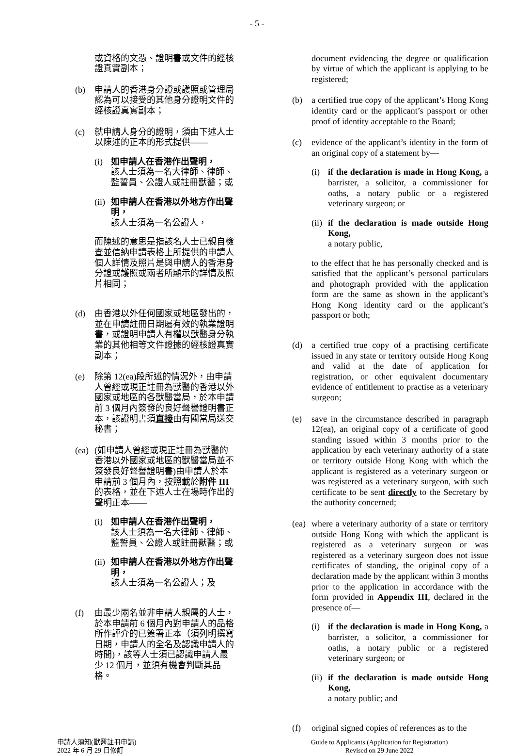- 5 -
或資格的文憑、證明書或文件的經核證真實副本；
(b) 申請人的香港身分證或護照或管理局認為可以接受的其他身分證明文件的經核證真實副本；
(c) 就申請人身分的證明，須由下述人士以陳述的正本的形式提供——
(i) 如申請人在香港作出聲明，
該人士須為一名大律師、律師、監誓員、公證人或註冊獸醫；或
(ii)
如申請人在香港以外地方作出聲明，
該人士須為一名公證人，
而陳述的意思是指該名人士已親自檢查並信納申請表格上所提供的申請人個人詳情及照片是與申請人的香港身分證或護照或兩者所顯示的詳情及照片相同；
(d) 由香港以外任何國家或地區發出的，並在申請註冊日期屬有效的執業證明書，或證明申請人有權以獸醫身分執業的其他相等文件證據的經核證真實副本；
(e) 除第 12(ea)段所述的情況外，由申請人曾經或現正註冊為獸醫的香港以外國家或地區的各獸醫當局，於本申請前 3 個月內簽發的良好聲譽證明書正本，該證明書須直接由有關當局送交秘書；
(ea)
(如申請人曾經或現正註冊為獸醫的香港以外國家或地區的獸醫當局並不簽發良好聲譽證明書)由申請人於本申請前 3 個月內，按照載於附件 III 的表格，並在下述人士在場時作出的聲明正本——
(i) 如申請人在香港作出聲明，
該人士須為一名大律師、律師、監誓員、公證人或註冊獸醫；或
(ii)
如申請人在香港以外地方作出聲明，
該人士須為一名公證人；及
(f) 由最少兩名並非申請人親屬的人士，於本申請前 6 個月內對申請人的品格所作評介的已簽署正本（須列明撰寫日期，申請人的全名及認識申請人的時間)，該等人士須已認識申請人最少 12 個月，並須有機會判斷其品格。
document evidencing the degree or qualification by virtue of which the applicant is applying to be registered;
(b) a certified true copy of the applicant’s Hong Kong identity card or the applicant’s passport or other proof of identity acceptable to the Board;
(c) evidence of the applicant’s identity in the form of an original copy of a statement by—
(i) if the declaration is made in Hong Kong, a barrister, a solicitor, a commissioner for oaths, a notary public or a registered veterinary surgeon; or
(ii)
if the declaration is made outside Hong Kong,
a notary public,
to the effect that he has personally checked and is satisfied that the applicant’s personal particulars and photograph provided with the application form are the same as shown in the applicant’s Hong Kong identity card or the applicant’s passport or both;
(d) a certified true copy of a practising certificate issued in any state or territory outside Hong Kong and valid at the date of application for registration, or other equivalent documentary evidence of entitlement to practise as a veterinary surgeon;
(e) save in the circumstance described in paragraph 12(ea), an original copy of a certificate of good standing issued within 3 months prior to the application by each veterinary authority of a state or territory outside Hong Kong with which the applicant is registered as a veterinary surgeon or was registered as a veterinary surgeon, with such certificate to be sent directly to the Secretary by the authority concerned;
(ea)
where a veterinary authority of a state or territory outside Hong Kong with which the applicant is registered as a veterinary surgeon or was registered as a veterinary surgeon does not issue certificates of standing, the original copy of a declaration made by the applicant within 3 months prior to the application in accordance with the form provided in Appendix III, declared in the presence of—
(i) if the declaration is made in Hong Kong, a barrister, a solicitor, a commissioner for oaths, a notary public or a registered veterinary surgeon; or
(ii)
if the declaration is made outside Hong Kong,
a notary public; and
(f) original signed copies of references as to the
申請人須知(獸醫註冊申請)
2022 年 6 月 29 日修訂
Guide to Applicants (Application for Registration)
Revised on 29 June 2022